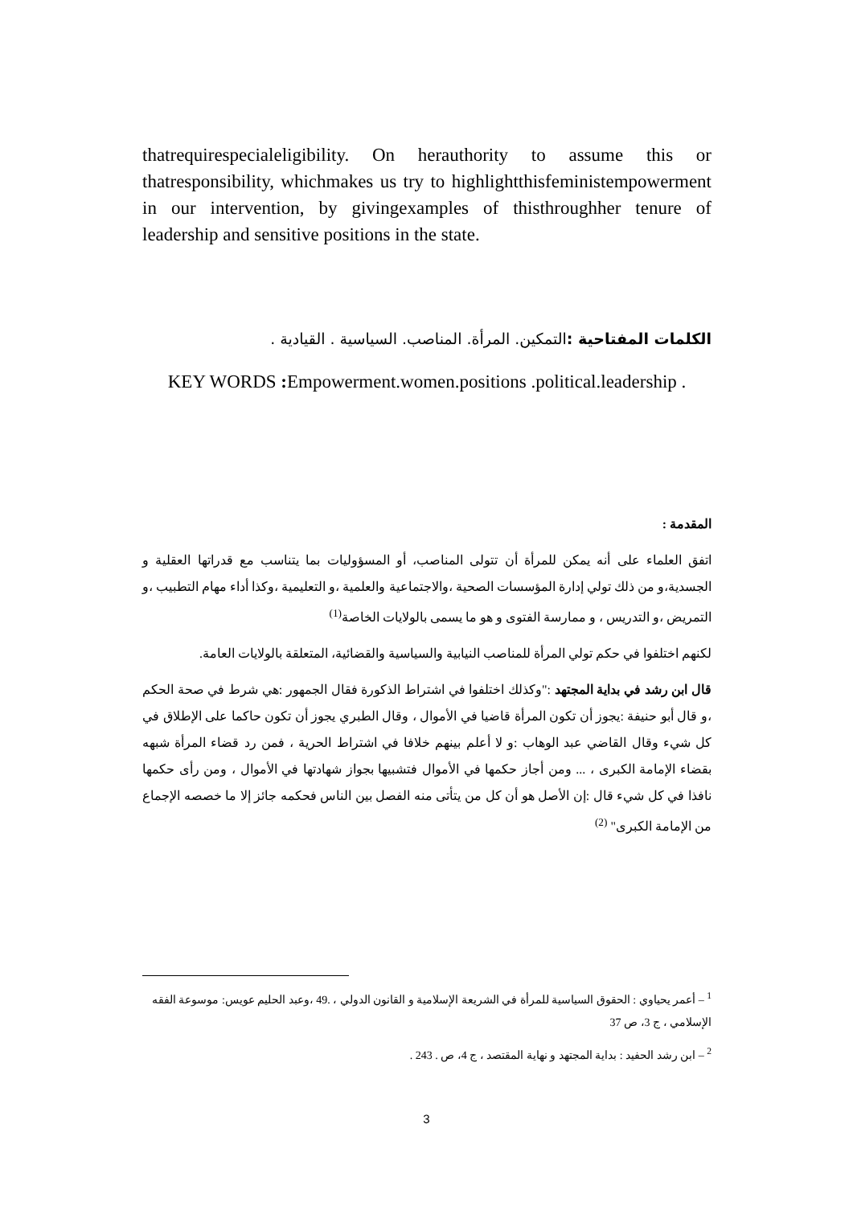thatrequirespecialeligibility. On herauthority to assume this or thatresponsibility, whichmakes us try to highlightthisfeministempowerment in our intervention, by givingexamples of thisthroughher tenure of leadership and sensitive positions in the state.
الكلمات المفتاحية : التمكين. المرأة. المناصب. السياسية . القيادية .
KEY WORDS : Empowerment.women.positions .political.leadership .
المقدمة :
اتفق العلماء على أنه يمكن للمرأة أن تتولى المناصب، أو المسؤوليات بما يتناسب مع قدراتها العقلية و الجسدية،و من ذلك تولي إدارة المؤسسات الصحية ،والاجتماعية والعلمية ،و التعليمية ،وكذا أداء مهام التطبيب ،و التمريض ،و التدريس ، و ممارسة الفتوى و هو ما يسمى بالولايات الخاصة<sup>(1)</sup>
لكنهم اختلفوا في حكم تولي المرأة للمناصب النيابية والسياسية والقضائية، المتعلقة بالولايات العامة.
قال ابن رشد في بداية المجتهد :"وكذلك اختلفوا في اشتراط الذكورة فقال الجمهور :هي شرط في صحة الحكم ،و قال أبو حنيفة :يجوز أن تكون المرأة قاضيا في الأموال ، وقال الطبري يجوز أن تكون حاكما على الإطلاق في كل شيء وقال القاضي عبد الوهاب :و لا أعلم بينهم خلافا في اشتراط الحرية ، فمن رد قضاء المرأة شبهه بقضاء الإمامة الكبرى ، ... ومن أجاز حكمها في الأموال فتشبيها بجواز شهادتها في الأموال ، ومن رأى حكمها نافذا في كل شيء قال :إن الأصل هو أن كل من يتأتى منه الفصل بين الناس فحكمه جائز إلا ما خصصه الإجماع من الإمامة الكبرى" <sup>(2)</sup>
<sup>1</sup> – أعمر يحياوي : الحقوق السياسية للمرأة في الشريعة الإسلامية و القانون الدولي ، .49 ،وعبد الحليم عويس: موسوعة الفقه الإسلامي ، ج 3، ص 37
<sup>2</sup> – ابن رشد الحفيد : بداية المجتهد و نهاية المقتصد ، ج 4، ص . 243 .
3